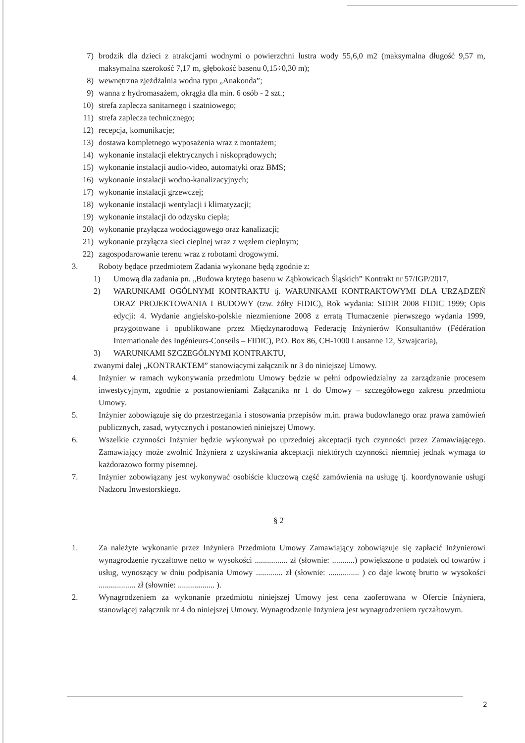7) brodzik dla dzieci z atrakcjami wodnymi o powierzchni lustra wody 55,6,0 m2 (maksymalna długość 9,57 m, maksymalna szerokość 7,17 m, głębokość basenu 0,15÷0,30 m);
8) wewnętrzna zjeżdżalnia wodna typu „Anakonda”;
9) wanna z hydromasażem, okrągła dla min. 6 osób - 2 szt.;
10) strefa zaplecza sanitarnego i szatniowego;
11) strefa zaplecza technicznego;
12) recepcja, komunikacje;
13) dostawa kompletnego wyposażenia wraz z montażem;
14) wykonanie instalacji elektrycznych i niskoprądowych;
15) wykonanie instalacji audio-video, automatyki oraz BMS;
16) wykonanie instalacji wodno-kanalizacyjnych;
17) wykonanie instalacji grzewczej;
18) wykonanie instalacji wentylacji i klimatyzacji;
19) wykonanie instalacji do odzysku ciepła;
20) wykonanie przyłącza wodociągowego oraz kanalizacji;
21) wykonanie przyłącza sieci cieplnej wraz z węzłem cieplnym;
22) zagospodarowanie terenu wraz z robotami drogowymi.
3. Roboty będące przedmiotem Zadania wykonane będą zgodnie z:
1) Umową dla zadania pn. „Budowa krytego basenu w Ząbkowicach Śląskich” Kontrakt nr 57/IGP/2017,
2) WARUNKAMI OGÓLNYMI KONTRAKTU tj. WARUNKAMI KONTRAKTOWYMI DLA URZĄDZEŃ ORAZ PROJEKTOWANIA I BUDOWY (tzw. żółty FIDIC), Rok wydania: SIDIR 2008 FIDIC 1999; Opis edycji: 4. Wydanie angielsko-polskie niezmienione 2008 z erratą Tłumaczenie pierwszego wydania 1999, przygotowane i opublikowane przez Międzynarodową Federację Inżynierów Konsultantów (Fédération Internationale des Ingénieurs-Conseils – FIDIC), P.O. Box 86, CH-1000 Lausanne 12, Szwajcaria),
3) WARUNKAMI SZCZEGÓLNYMI KONTRAKTU,
zwanymi dalej „KONTRAKTEM” stanowiącymi załącznik nr 3 do niniejszej Umowy.
4. Inżynier w ramach wykonywania przedmiotu Umowy będzie w pełni odpowiedzialny za zarządzanie procesem inwestycyjnym, zgodnie z postanowieniami Załącznika nr 1 do Umowy – szczegółowego zakresu przedmiotu Umowy.
5. Inżynier zobowiązuje się do przestrzegania i stosowania przepisów m.in. prawa budowlanego oraz prawa zamówień publicznych, zasad, wytycznych i postanowień niniejszej Umowy.
6. Wszelkie czynności Inżynier będzie wykonywał po uprzedniej akceptacji tych czynności przez Zamawiającego. Zamawiający może zwolnić Inżyniera z uzyskiwania akceptacji niektórych czynności niemniej jednak wymaga to każdorazowo formy pisemnej.
7. Inżynier zobowiązany jest wykonywać osobiście kluczową część zamówienia na usługę tj. koordynowanie usługi Nadzoru Inwestorskiego.
§ 2
1. Za należyte wykonanie przez Inżyniera Przedmiotu Umowy Zamawiający zobowiązuje się zapłacić Inżynierowi wynagrodzenie ryczałtowe netto w wysokości ................ zł (słownie: ...........) powiększone o podatek od towarów i usług, wynoszący w dniu podpisania Umowy ............. zł (słownie: ............... ) co daje kwotę brutto w wysokości .................. zł (słownie: .................. ).
2. Wynagrodzeniem za wykonanie przedmiotu niniejszej Umowy jest cena zaoferowana w Ofercie Inżyniera, stanowiącej załącznik nr 4 do niniejszej Umowy. Wynagrodzenie Inżyniera jest wynagrodzeniem ryczałtowym.
2